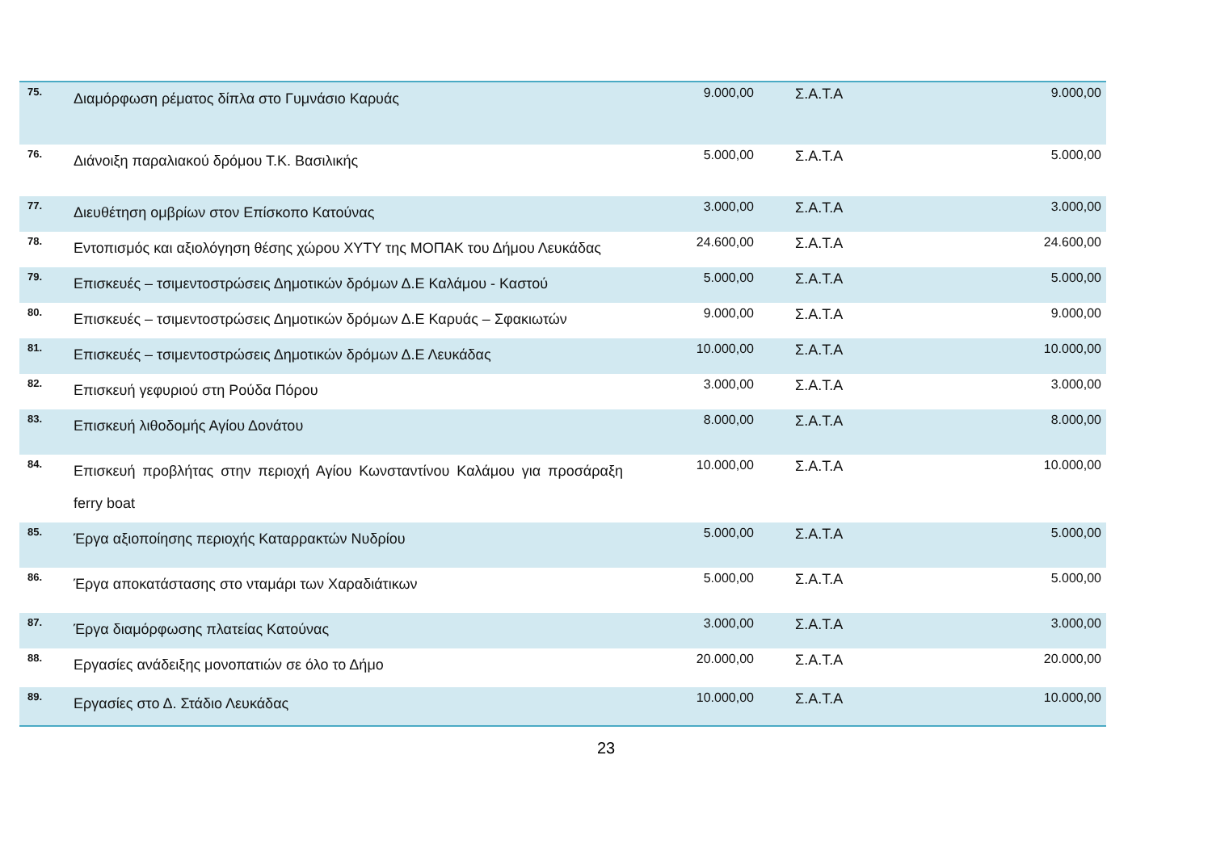| 75. | Διαμόρφωση ρέματος δίπλα στο Γυμνάσιο Καρυάς | 9.000,00 | Σ.Α.Τ.Α | 9.000,00 |
| 76. | Διάνοιξη παραλιακού δρόμου Τ.Κ. Βασιλικής | 5.000,00 | Σ.Α.Τ.Α | 5.000,00 |
| 77. | Διευθέτηση ομβρίων στον Επίσκοπο Κατούνας | 3.000,00 | Σ.Α.Τ.Α | 3.000,00 |
| 78. | Εντοπισμός και αξιολόγηση θέσης χώρου ΧΥΤΥ της ΜΟΠΑΚ του Δήμου Λευκάδας | 24.600,00 | Σ.Α.Τ.Α | 24.600,00 |
| 79. | Επισκευές – τσιμεντοστρώσεις Δημοτικών δρόμων Δ.Ε Καλάμου - Καστού | 5.000,00 | Σ.Α.Τ.Α | 5.000,00 |
| 80. | Επισκευές – τσιμεντοστρώσεις Δημοτικών δρόμων Δ.Ε Καρυάς – Σφακιωτών | 9.000,00 | Σ.Α.Τ.Α | 9.000,00 |
| 81. | Επισκευές – τσιμεντοστρώσεις Δημοτικών δρόμων Δ.Ε Λευκάδας | 10.000,00 | Σ.Α.Τ.Α | 10.000,00 |
| 82. | Επισκευή γεφυριού στη Ρούδα Πόρου | 3.000,00 | Σ.Α.Τ.Α | 3.000,00 |
| 83. | Επισκευή λιθοδομής Αγίου Δονάτου | 8.000,00 | Σ.Α.Τ.Α | 8.000,00 |
| 84. | Επισκευή προβλήτας στην περιοχή Αγίου Κωνσταντίνου Καλάμου για προσάραξη ferry boat | 10.000,00 | Σ.Α.Τ.Α | 10.000,00 |
| 85. | Έργα αξιοποίησης περιοχής Καταρρακτών Νυδρίου | 5.000,00 | Σ.Α.Τ.Α | 5.000,00 |
| 86. | Έργα αποκατάστασης στο νταμάρι των Χαραδιάτικων | 5.000,00 | Σ.Α.Τ.Α | 5.000,00 |
| 87. | Έργα διαμόρφωσης πλατείας Κατούνας | 3.000,00 | Σ.Α.Τ.Α | 3.000,00 |
| 88. | Εργασίες ανάδειξης μονοπατιών σε όλο το Δήμο | 20.000,00 | Σ.Α.Τ.Α | 20.000,00 |
| 89. | Εργασίες στο Δ. Στάδιο Λευκάδας | 10.000,00 | Σ.Α.Τ.Α | 10.000,00 |
23